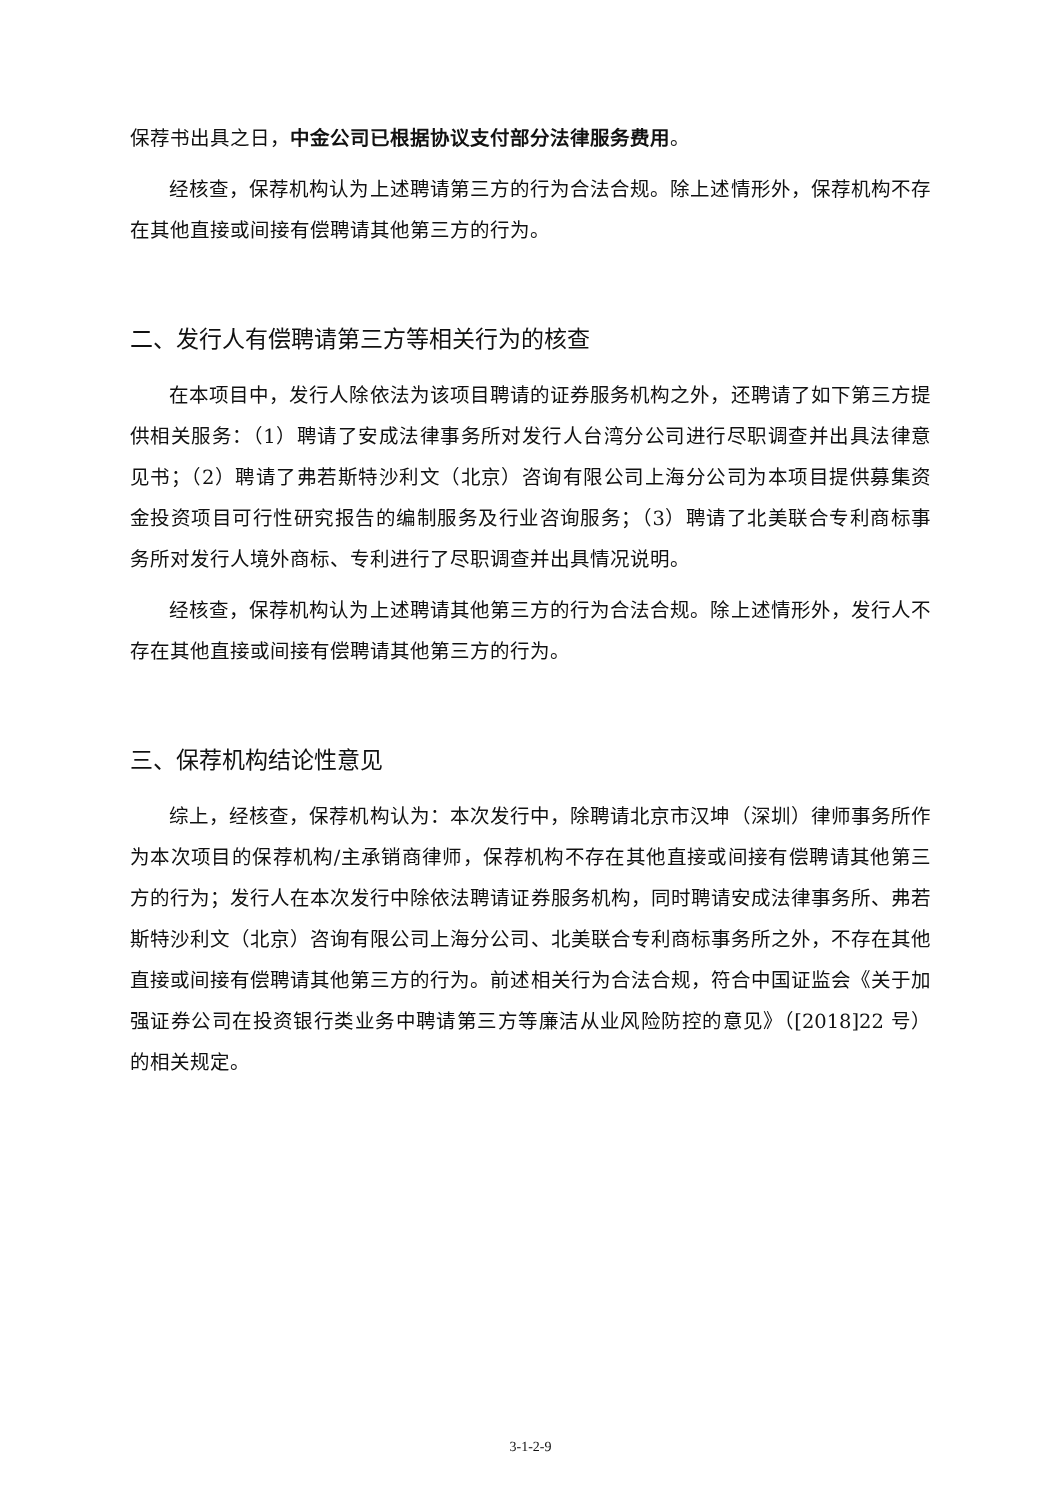保荐书出具之日，中金公司已根据协议支付部分法律服务费用。
经核查，保荐机构认为上述聘请第三方的行为合法合规。除上述情形外，保荐机构不存在其他直接或间接有偿聘请其他第三方的行为。
二、发行人有偿聘请第三方等相关行为的核查
在本项目中，发行人除依法为该项目聘请的证券服务机构之外，还聘请了如下第三方提供相关服务：（1）聘请了安成法律事务所对发行人台湾分公司进行尽职调查并出具法律意见书；（2）聘请了弗若斯特沙利文（北京）咨询有限公司上海分公司为本项目提供募集资金投资项目可行性研究报告的编制服务及行业咨询服务；（3）聘请了北美联合专利商标事务所对发行人境外商标、专利进行了尽职调查并出具情况说明。
经核查，保荐机构认为上述聘请其他第三方的行为合法合规。除上述情形外，发行人不存在其他直接或间接有偿聘请其他第三方的行为。
三、保荐机构结论性意见
综上，经核查，保荐机构认为：本次发行中，除聘请北京市汉坤（深圳）律师事务所作为本次项目的保荐机构/主承销商律师，保荐机构不存在其他直接或间接有偿聘请其他第三方的行为；发行人在本次发行中除依法聘请证券服务机构，同时聘请安成法律事务所、弗若斯特沙利文（北京）咨询有限公司上海分公司、北美联合专利商标事务所之外，不存在其他直接或间接有偿聘请其他第三方的行为。前述相关行为合法合规，符合中国证监会《关于加强证券公司在投资银行类业务中聘请第三方等廉洁从业风险防控的意见》（[2018]22 号）的相关规定。
3-1-2-9